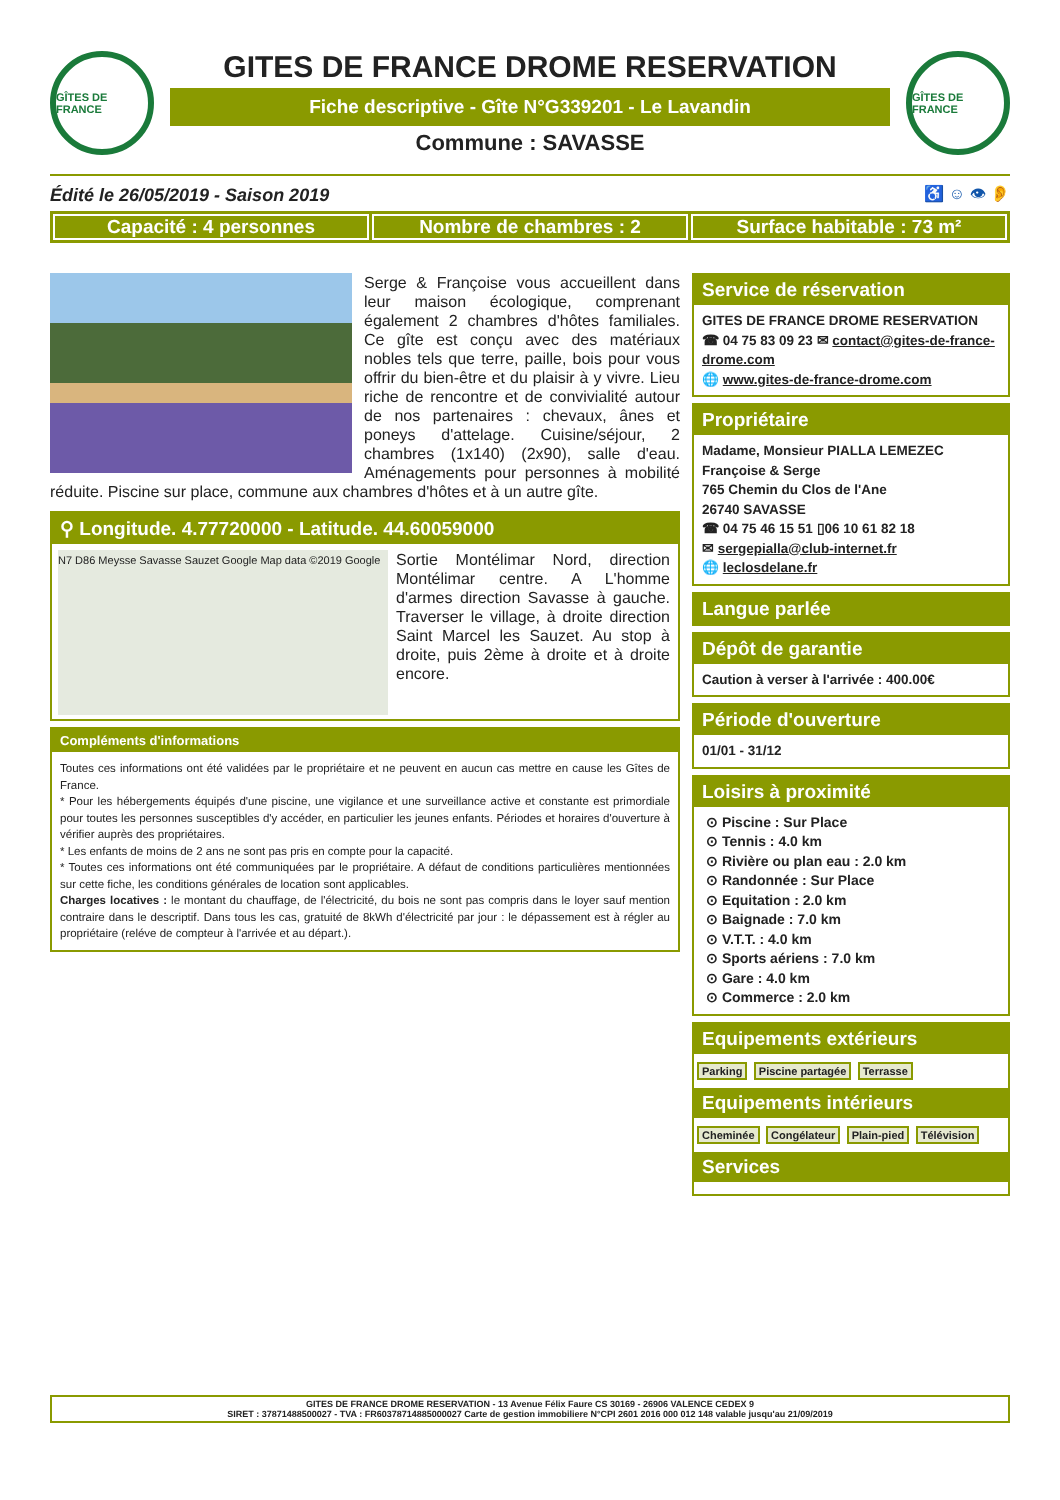GÎTES DE FRANCE
GITES DE FRANCE DROME RESERVATION
Fiche descriptive - Gîte N°G339201 - Le Lavandin
Commune : SAVASSE
GÎTES DE FRANCE
Édité le 26/05/2019 - Saison 2019 ♿ ☺ 👁 👂
Capacité : 4 personnes Nombre de chambres : 2 Surface habitable : 73 m²
Serge & Françoise vous accueillent dans leur maison écologique, comprenant également 2 chambres d'hôtes familiales. Ce gîte est conçu avec des matériaux nobles tels que terre, paille, bois pour vous offrir du bien-être et du plaisir à y vivre. Lieu riche de rencontre et de convivialité autour de nos partenaires : chevaux, ânes et poneys d'attelage. Cuisine/séjour, 2 chambres (1x140) (2x90), salle d'eau. Aménagements pour personnes à mobilité réduite. Piscine sur place, commune aux chambres d'hôtes et à un autre gîte.
⚲ Longitude. 4.77720000 - Latitude. 44.60059000
N7 D86 Meysse Savasse Sauzet Google Map data ©2019 Google
Sortie Montélimar Nord, direction Montélimar centre. A L'homme d'armes direction Savasse à gauche. Traverser le village, à droite direction Saint Marcel les Sauzet. Au stop à droite, puis 2ème à droite et à droite encore.
Compléments d'informations
Toutes ces informations ont été validées par le propriétaire et ne peuvent en aucun cas mettre en cause les Gîtes de France.
* Pour les hébergements équipés d'une piscine, une vigilance et une surveillance active et constante est primordiale pour toutes les personnes susceptibles d'y accéder, en particulier les jeunes enfants. Périodes et horaires d'ouverture à vérifier auprès des propriétaires.
* Les enfants de moins de 2 ans ne sont pas pris en compte pour la capacité.
* Toutes ces informations ont été communiquées par le propriétaire. A défaut de conditions particulières mentionnées sur cette fiche, les conditions générales de location sont applicables.
Charges locatives : le montant du chauffage, de l'électricité, du bois ne sont pas compris dans le loyer sauf mention contraire dans le descriptif. Dans tous les cas, gratuité de 8kWh d'électricité par jour : le dépassement est à régler au propriétaire (reléve de compteur à l'arrivée et au départ.).
Service de réservation
GITES DE FRANCE DROME RESERVATION
☎ 04 75 83 09 23 ✉ contact@gites-de-france-drome.com
🌐 www.gites-de-france-drome.com
Propriétaire
Madame, Monsieur PIALLA LEMEZEC
Françoise & Serge
765 Chemin du Clos de l'Ane
26740 SAVASSE
☎ 04 75 46 15 51 ▯06 10 61 82 18
✉ sergepialla@club-internet.fr
🌐 leclosdelane.fr
Langue parlée
Dépôt de garantie
Caution à verser à l'arrivée : 400.00€
Période d'ouverture
01/01 - 31/12
Loisirs à proximité
⊙ Piscine : Sur Place
⊙ Tennis : 4.0 km
⊙ Rivière ou plan eau : 2.0 km
⊙ Randonnée : Sur Place
⊙ Equitation : 2.0 km
⊙ Baignade : 7.0 km
⊙ V.T.T. : 4.0 km
⊙ Sports aériens : 7.0 km
⊙ Gare : 4.0 km
⊙ Commerce : 2.0 km
Equipements extérieurs
Parking Piscine partagée Terrasse
Equipements intérieurs
Cheminée Congélateur Plain-pied Télévision
Services
GITES DE FRANCE DROME RESERVATION - 13 Avenue Félix Faure CS 30169 - 26906 VALENCE CEDEX 9
SIRET : 37871488500027 - TVA : FR60378714885000027 Carte de gestion immobiliere N°CPI 2601 2016 000 012 148 valable jusqu'au 21/09/2019